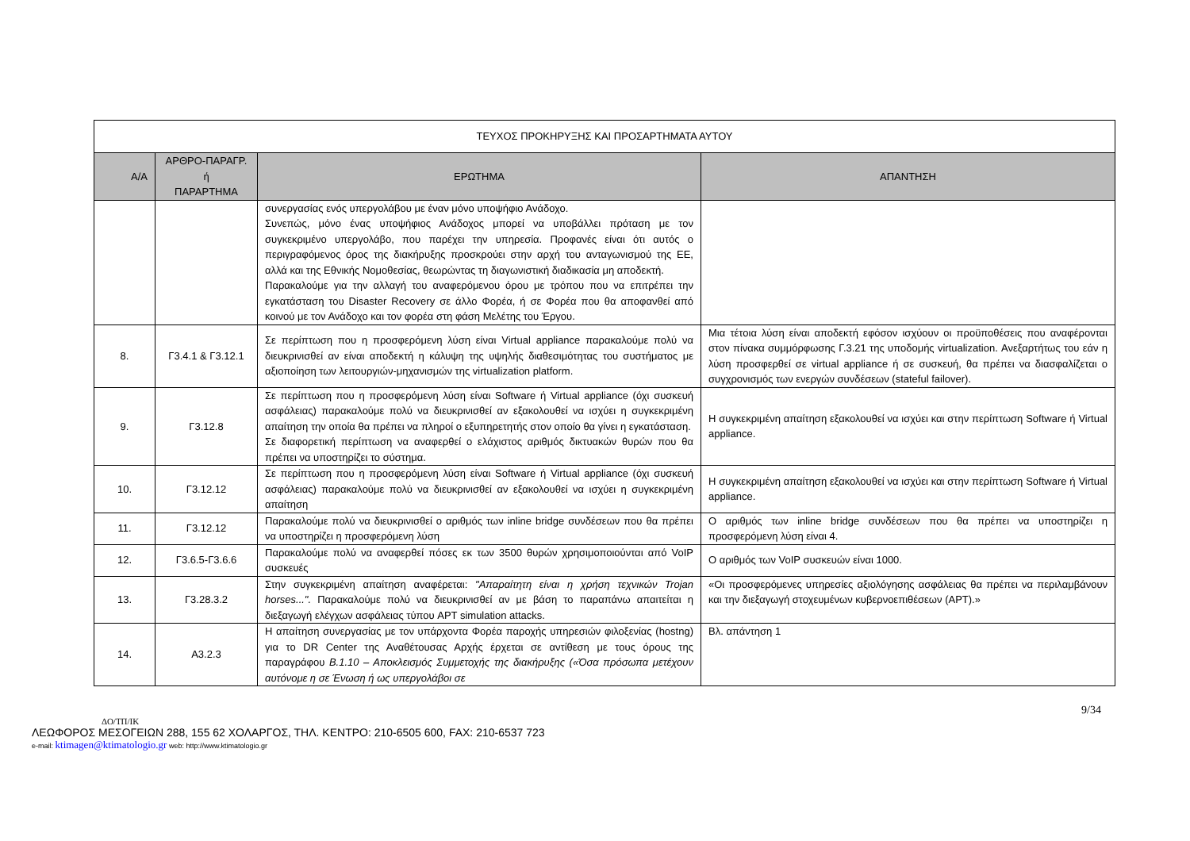| ΤΕΥΧΟΣ ΠΡΟΚΗΡΥΞΗΣ ΚΑΙ ΠΡΟΣΑΡΤΗΜΑΤΑ ΑΥΤΟΥ | | | |
| --- | --- | --- | --- |
| Α/Α | ΑΡΘΡΟ-ΠΑΡΑΓΡ. ή ΠΑΡΑΡΤΗΜΑ | ΕΡΩΤΗΜΑ | ΑΠΑΝΤΗΣΗ |
| | | συνεργασίας ενός υπεργολάβου με έναν μόνο υποψήφιο Ανάδοχο. Συνεπώς, μόνο ένας υποψήφιος Ανάδοχος μπορεί να υποβάλλει πρόταση με τον συγκεκριμένο υπεργολάβο, που παρέχει την υπηρεσία. Προφανές είναι ότι αυτός ο περιγραφόμενος όρος της διακήρυξης προσκρούει στην αρχή του ανταγωνισμού της ΕΕ, αλλά και της Εθνικής Νομοθεσίας, θεωρώντας τη διαγωνιστική διαδικασία μη αποδεκτή. Παρακαλούμε για την αλλαγή του αναφερόμενου όρου με τρόπου που να επιτρέπει την εγκατάσταση του Disaster Recovery σε άλλο Φορέα, ή σε Φορέα που θα αποφανθεί από κοινού με τον Ανάδοχο και τον φορέα στη φάση Μελέτης του Έργου. | |
| 8. | Γ3.4.1 & Γ3.12.1 | Σε περίπτωση που η προσφερόμενη λύση είναι Virtual appliance παρακαλούμε πολύ να διευκρινισθεί αν είναι αποδεκτή η κάλυψη της υψηλής διαθεσιμότητας του συστήματος με αξιοποίηση των λειτουργιών-μηχανισμών της virtualization platform. | Μια τέτοια λύση είναι αποδεκτή εφόσον ισχύουν οι προϋποθέσεις που αναφέρονται στον πίνακα συμμόρφωσης Γ.3.21 της υποδομής virtualization. Ανεξαρτήτως του εάν η λύση προσφερθεί σε virtual appliance ή σε συσκευή, θα πρέπει να διασφαλίζεται ο συγχρονισμός των ενεργών συνδέσεων (stateful failover). |
| 9. | Γ3.12.8 | Σε περίπτωση που η προσφερόμενη λύση είναι Software ή Virtual appliance (όχι συσκευή ασφάλειας) παρακαλούμε πολύ να διευκρινισθεί αν εξακολουθεί να ισχύει η συγκεκριμένη απαίτηση την οποία θα πρέπει να πληροί ο εξυπηρετητής στον οποίο θα γίνει η εγκατάσταση. Σε διαφορετική περίπτωση να αναφερθεί ο ελάχιστος αριθμός δικτυακών θυρών που θα πρέπει να υποστηρίζει το σύστημα. | Η συγκεκριμένη απαίτηση εξακολουθεί να ισχύει και στην περίπτωση Software ή Virtual appliance. |
| 10. | Γ3.12.12 | Σε περίπτωση που η προσφερόμενη λύση είναι Software ή Virtual appliance (όχι συσκευή ασφάλειας) παρακαλούμε πολύ να διευκρινισθεί αν εξακολουθεί να ισχύει η συγκεκριμένη απαίτηση | Η συγκεκριμένη απαίτηση εξακολουθεί να ισχύει και στην περίπτωση Software ή Virtual appliance. |
| 11. | Γ3.12.12 | Παρακαλούμε πολύ να διευκρινισθεί ο αριθμός των inline bridge συνδέσεων που θα πρέπει να υποστηρίζει η προσφερόμενη λύση | Ο αριθμός των inline bridge συνδέσεων που θα πρέπει να υποστηρίζει η προσφερόμενη λύση είναι 4. |
| 12. | Γ3.6.5-Γ3.6.6 | Παρακαλούμε πολύ να αναφερθεί πόσες εκ των 3500 θυρών χρησιμοποιούνται από VoIP συσκευές | Ο αριθμός των VoIP συσκευών είναι 1000. |
| 13. | Γ3.28.3.2 | Στην συγκεκριμένη απαίτηση αναφέρεται: "Απαραίτητη είναι η χρήση τεχνικών Trojan horses...". Παρακαλούμε πολύ να διευκρινισθεί αν με βάση το παραπάνω απαιτείται η διεξαγωγή ελέγχων ασφάλειας τύπου APT simulation attacks. | «Οι προσφερόμενες υπηρεσίες αξιολόγησης ασφάλειας θα πρέπει να περιλαμβάνουν και την διεξαγωγή στοχευμένων κυβερνοεπιθέσεων (APT).» |
| 14. | Α3.2.3 | Η απαίτηση συνεργασίας με τον υπάρχοντα Φορέα παροχής υπηρεσιών φιλοξενίας (hostng) για το DR Center της Αναθέτουσας Αρχής έρχεται σε αντίθεση με τους όρους της παραγράφου Β.1.10 – Αποκλεισμός Συμμετοχής της διακήρυξης («Όσα πρόσωπα μετέχουν αυτόνομε η σε Ένωση ή ως υπεργολάβοι σε | Βλ. απάντηση 1 |
9/34
ΔΟ/ΤΠ/ΙΚ
ΛΕΩΦΟΡΟΣ ΜΕΣΟΓΕΙΩΝ 288, 155 62 ΧΟΛΑΡΓΟΣ, ΤΗΛ. ΚΕΝΤΡΟ: 210-6505 600, FAX: 210-6537 723
e-mail: ktimagen@ktimatologio.gr web: http://www.ktimatologio.gr